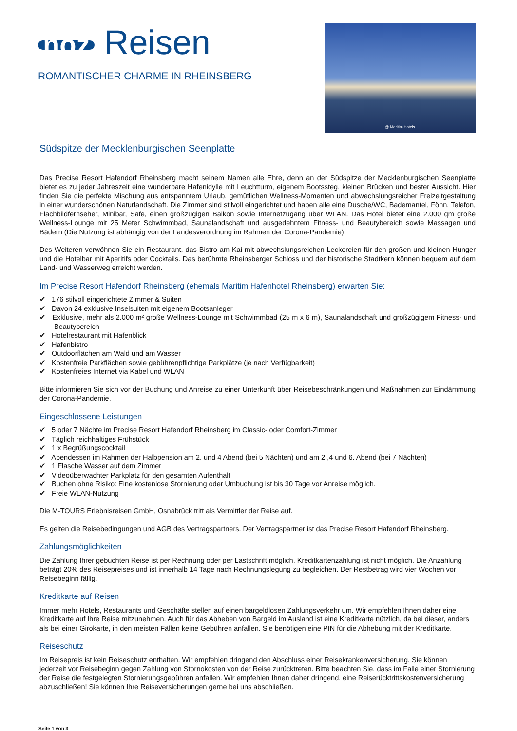noz Reisen
ROMANTISCHER CHARME IN RHEINSBERG
@ Maritim Hotels
Südspitze der Mecklenburgischen Seenplatte
Das Precise Resort Hafendorf Rheinsberg macht seinem Namen alle Ehre, denn an der Südspitze der Mecklenburgischen Seenplatte bietet es zu jeder Jahreszeit eine wunderbare Hafenidylle mit Leuchtturm, eigenem Bootssteg, kleinen Brücken und bester Aussicht. Hier finden Sie die perfekte Mischung aus entspanntem Urlaub, gemütlichen Wellness-Momenten und abwechslungsreicher Freizeitgestaltung in einer wunderschönen Naturlandschaft. Die Zimmer sind stilvoll eingerichtet und haben alle eine Dusche/WC, Bademantel, Föhn, Telefon, Flachbildfernseher, Minibar, Safe, einen großzügigen Balkon sowie Internetzugang über WLAN. Das Hotel bietet eine 2.000 qm große Wellness-Lounge mit 25 Meter Schwimmbad, Saunalandschaft und ausgedehntem Fitness- und Beautybereich sowie Massagen und Bädern (Die Nutzung ist abhängig von der Landesverordnung im Rahmen der Corona-Pandemie).
Des Weiteren verwöhnen Sie ein Restaurant, das Bistro am Kai mit abwechslungsreichen Leckereien für den großen und kleinen Hunger und die Hotelbar mit Aperitifs oder Cocktails. Das berühmte Rheinsberger Schloss und der historische Stadtkern können bequem auf dem Land- und Wasserweg erreicht werden.
Im Precise Resort Hafendorf Rheinsberg (ehemals Maritim Hafenhotel Rheinsberg) erwarten Sie:
✔ 176 stilvoll eingerichtete Zimmer & Suiten
✔ Davon 24 exklusive Inselsuiten mit eigenem Bootsanleger
✔ Exklusive, mehr als 2.000 m² große Wellness-Lounge mit Schwimmbad (25 m x 6 m), Saunalandschaft und großzügigem Fitness- und Beautybereich
✔ Hotelrestaurant mit Hafenblick
✔ Hafenbistro
✔ Outdoorflächen am Wald und am Wasser
✔ Kostenfreie Parkflächen sowie gebührenpflichtige Parkplätze (je nach Verfügbarkeit)
✔ Kostenfreies Internet via Kabel und WLAN
Bitte informieren Sie sich vor der Buchung und Anreise zu einer Unterkunft über Reisebeschränkungen und Maßnahmen zur Eindämmung der Corona-Pandemie.
Eingeschlossene Leistungen
✔ 5 oder 7 Nächte im Precise Resort Hafendorf Rheinsberg im Classic- oder Comfort-Zimmer
✔ Täglich reichhaltiges Frühstück
✔ 1 x Begrüßungscocktail
✔ Abendessen im Rahmen der Halbpension am 2. und 4 Abend (bei 5 Nächten) und am 2.,4 und 6. Abend (bei 7 Nächten)
✔ 1 Flasche Wasser auf dem Zimmer
✔ Videoüberwachter Parkplatz für den gesamten Aufenthalt
✔ Buchen ohne Risiko: Eine kostenlose Stornierung oder Umbuchung ist bis 30 Tage vor Anreise möglich.
✔ Freie WLAN-Nutzung
Die M-TOURS Erlebnisreisen GmbH, Osnabrück tritt als Vermittler der Reise auf.
Es gelten die Reisebedingungen und AGB des Vertragspartners. Der Vertragspartner ist das Precise Resort Hafendorf Rheinsberg.
Zahlungsmöglichkeiten
Die Zahlung Ihrer gebuchten Reise ist per Rechnung oder per Lastschrift möglich. Kreditkartenzahlung ist nicht möglich. Die Anzahlung beträgt 20% des Reisepreises und ist innerhalb 14 Tage nach Rechnungslegung zu begleichen. Der Restbetrag wird vier Wochen vor Reisebeginn fällig.
Kreditkarte auf Reisen
Immer mehr Hotels, Restaurants und Geschäfte stellen auf einen bargeldlosen Zahlungsverkehr um. Wir empfehlen Ihnen daher eine Kreditkarte auf Ihre Reise mitzunehmen. Auch für das Abheben von Bargeld im Ausland ist eine Kreditkarte nützlich, da bei dieser, anders als bei einer Girokarte, in den meisten Fällen keine Gebühren anfallen. Sie benötigen eine PIN für die Abhebung mit der Kreditkarte.
Reiseschutz
Im Reisepreis ist kein Reiseschutz enthalten. Wir empfehlen dringend den Abschluss einer Reisekrankenversicherung. Sie können jederzeit vor Reisebeginn gegen Zahlung von Stornokosten von der Reise zurücktreten. Bitte beachten Sie, dass im Falle einer Stornierung der Reise die festgelegten Stornierungsgebühren anfallen. Wir empfehlen Ihnen daher dringend, eine Reiserücktrittskostenversicherung abzuschließen! Sie können Ihre Reiseversicherungen gerne bei uns abschließen.
Seite 1 von 3